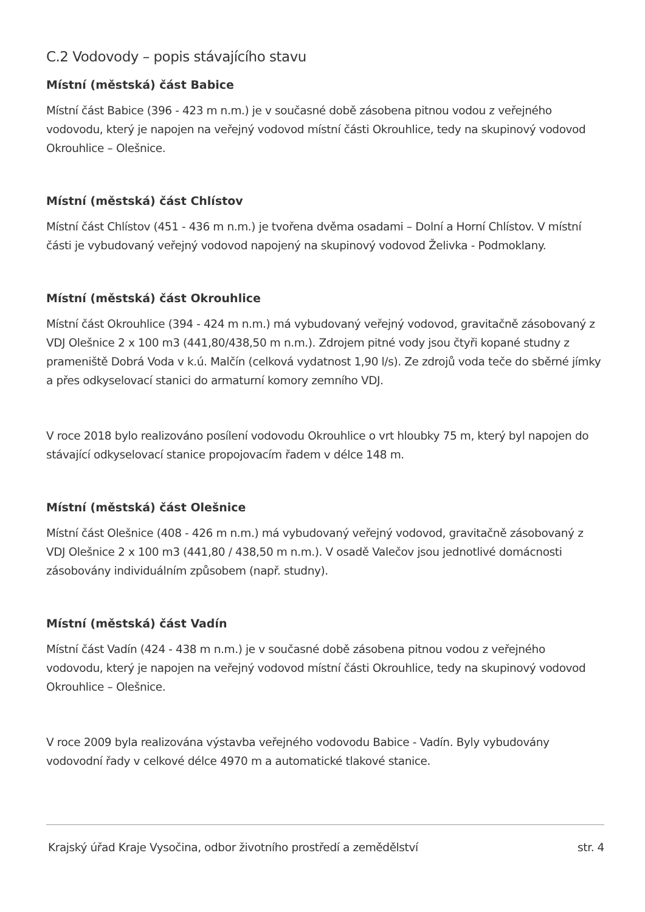C.2 Vodovody – popis stávajícího stavu
Místní (městská) část Babice
Místní část Babice (396 - 423 m n.m.) je v současné době zásobena pitnou vodou z veřejného vodovodu, který je napojen na veřejný vodovod místní části Okrouhlice, tedy na skupinový vodovod Okrouhlice – Olešnice.
Místní (městská) část Chlístov
Místní část Chlístov (451 - 436 m n.m.) je tvořena dvěma osadami – Dolní a Horní Chlístov. V místní části je vybudovaný veřejný vodovod napojený na skupinový vodovod Želivka - Podmoklany.
Místní (městská) část Okrouhlice
Místní část Okrouhlice (394 - 424 m n.m.) má vybudovaný veřejný vodovod, gravitačně zásobovaný z VDJ Olešnice 2 x 100 m3 (441,80/438,50 m n.m.). Zdrojem pitné vody jsou čtyři kopané studny z prameniště Dobrá Voda v k.ú. Malčín (celková vydatnost 1,90 l/s). Ze zdrojů voda teče do sběrné jímky a přes odkyselovací stanici do armaturní komory zemního VDJ.
V roce 2018 bylo realizováno posílení vodovodu Okrouhlice o vrt hloubky 75 m, který byl napojen do stávající odkyselovací stanice propojovacím řadem v délce 148 m.
Místní (městská) část Olešnice
Místní část Olešnice (408 - 426 m n.m.) má vybudovaný veřejný vodovod, gravitačně zásobovaný z VDJ Olešnice 2 x 100 m3 (441,80 / 438,50 m n.m.). V osadě Valečov jsou jednotlivé domácnosti zásobovány individuálním způsobem (např. studny).
Místní (městská) část Vadín
Místní část Vadín (424 - 438 m n.m.) je v současné době zásobena pitnou vodou z veřejného vodovodu, který je napojen na veřejný vodovod místní části Okrouhlice, tedy na skupinový vodovod Okrouhlice – Olešnice.
V roce 2009 byla realizována výstavba veřejného vodovodu Babice - Vadín. Byly vybudovány vodovodní řady v celkové délce 4970 m a automatické tlakové stanice.
Krajský úřad Kraje Vysočina, odbor životního prostředí a zemědělství str. 4